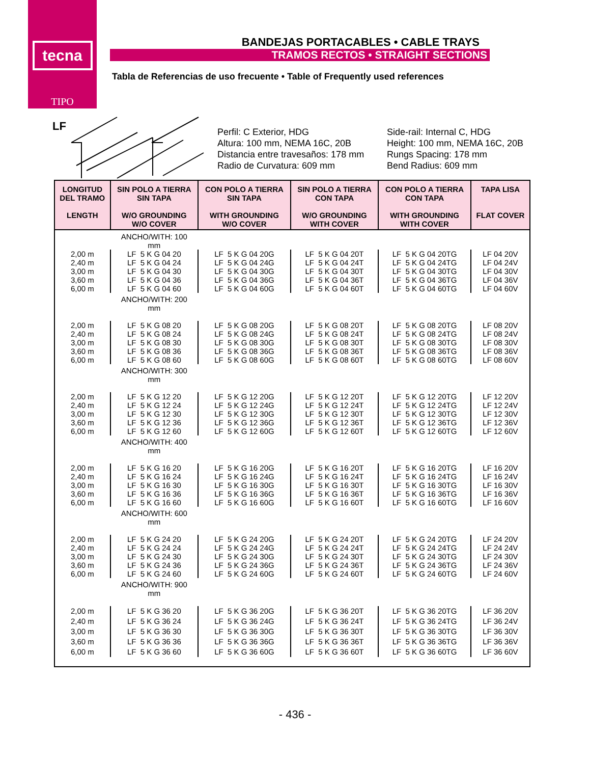tecna
TIPO
BANDEJAS PORTACABLES • CABLE TRAYS
TRAMOS RECTOS • STRAIGHT SECTIONS
Tabla de Referencias de uso frecuente • Table of Frequently used references
LF
Perfil: C Exterior, HDG
Altura: 100 mm, NEMA 16C, 20B
Distancia entre travesaños: 178 mm
Radio de Curvatura: 609 mm
Side-rail: Internal C, HDG
Height: 100 mm, NEMA 16C, 20B
Rungs Spacing: 178 mm
Bend Radius: 609 mm
| LONGITUD DEL TRAMO LENGTH | SIN POLO A TIERRA SIN TAPA W/O GROUNDING W/O COVER | CON POLO A TIERRA SIN TAPA WITH GROUNDING W/O COVER | SIN POLO A TIERRA CON TAPA W/O GROUNDING WITH COVER | CON POLO A TIERRA CON TAPA WITH GROUNDING WITH COVER | TAPA LISA FLAT COVER |
| --- | --- | --- | --- | --- | --- |
| | ANCHO/WITH: 100 mm | | | | |
| 2,00 m 2,40 m 3,00 m 3,60 m 6,00 m | LF 5 K G 04 20 LF 5 K G 04 24 LF 5 K G 04 30 LF 5 K G 04 36 LF 5 K G 04 60 | LF 5 K G 04 20G LF 5 K G 04 24G LF 5 K G 04 30G LF 5 K G 04 36G LF 5 K G 04 60G | LF 5 K G 04 20T LF 5 K G 04 24T LF 5 K G 04 30T LF 5 K G 04 36T LF 5 K G 04 60T | LF 5 K G 04 20TG LF 5 K G 04 24TG LF 5 K G 04 30TG LF 5 K G 04 36TG LF 5 K G 04 60TG | LF 04 20V LF 04 24V LF 04 30V LF 04 36V LF 04 60V |
| | ANCHO/WITH: 200 mm | | | | |
| 2,00 m 2,40 m 3,00 m 3,60 m 6,00 m | LF 5 K G 08 20 LF 5 K G 08 24 LF 5 K G 08 30 LF 5 K G 08 36 LF 5 K G 08 60 | LF 5 K G 08 20G LF 5 K G 08 24G LF 5 K G 08 30G LF 5 K G 08 36G LF 5 K G 08 60G | LF 5 K G 08 20T LF 5 K G 08 24T LF 5 K G 08 30T LF 5 K G 08 36T LF 5 K G 08 60T | LF 5 K G 08 20TG LF 5 K G 08 24TG LF 5 K G 08 30TG LF 5 K G 08 36TG LF 5 K G 08 60TG | LF 08 20V LF 08 24V LF 08 30V LF 08 36V LF 08 60V |
| | ANCHO/WITH: 300 mm | | | | |
| 2,00 m 2,40 m 3,00 m 3,60 m 6,00 m | LF 5 K G 12 20 LF 5 K G 12 24 LF 5 K G 12 30 LF 5 K G 12 36 LF 5 K G 12 60 | LF 5 K G 12 20G LF 5 K G 12 24G LF 5 K G 12 30G LF 5 K G 12 36G LF 5 K G 12 60G | LF 5 K G 12 20T LF 5 K G 12 24T LF 5 K G 12 30T LF 5 K G 12 36T LF 5 K G 12 60T | LF 5 K G 12 20TG LF 5 K G 12 24TG LF 5 K G 12 30TG LF 5 K G 12 36TG LF 5 K G 12 60TG | LF 12 20V LF 12 24V LF 12 30V LF 12 36V LF 12 60V |
| | ANCHO/WITH: 400 mm | | | | |
| 2,00 m 2,40 m 3,00 m 3,60 m 6,00 m | LF 5 K G 16 20 LF 5 K G 16 24 LF 5 K G 16 30 LF 5 K G 16 36 LF 5 K G 16 60 | LF 5 K G 16 20G LF 5 K G 16 24G LF 5 K G 16 30G LF 5 K G 16 36G LF 5 K G 16 60G | LF 5 K G 16 20T LF 5 K G 16 24T LF 5 K G 16 30T LF 5 K G 16 36T LF 5 K G 16 60T | LF 5 K G 16 20TG LF 5 K G 16 24TG LF 5 K G 16 30TG LF 5 K G 16 36TG LF 5 K G 16 60TG | LF 16 20V LF 16 24V LF 16 30V LF 16 36V LF 16 60V |
| | ANCHO/WITH: 600 mm | | | | |
| 2,00 m 2,40 m 3,00 m 3,60 m 6,00 m | LF 5 K G 24 20 LF 5 K G 24 24 LF 5 K G 24 30 LF 5 K G 24 36 LF 5 K G 24 60 | LF 5 K G 24 20G LF 5 K G 24 24G LF 5 K G 24 30G LF 5 K G 24 36G LF 5 K G 24 60G | LF 5 K G 24 20T LF 5 K G 24 24T LF 5 K G 24 30T LF 5 K G 24 36T LF 5 K G 24 60T | LF 5 K G 24 20TG LF 5 K G 24 24TG LF 5 K G 24 30TG LF 5 K G 24 36TG LF 5 K G 24 60TG | LF 24 20V LF 24 24V LF 24 30V LF 24 36V LF 24 60V |
| | ANCHO/WITH: 900 mm | | | | |
| 2,00 m 2,40 m 3,00 m 3,60 m 6,00 m | LF 5 K G 36 20 LF 5 K G 36 24 LF 5 K G 36 30 LF 5 K G 36 36 LF 5 K G 36 60 | LF 5 K G 36 20G LF 5 K G 36 24G LF 5 K G 36 30G LF 5 K G 36 36G LF 5 K G 36 60G | LF 5 K G 36 20T LF 5 K G 36 24T LF 5 K G 36 30T LF 5 K G 36 36T LF 5 K G 36 60T | LF 5 K G 36 20TG LF 5 K G 36 24TG LF 5 K G 36 30TG LF 5 K G 36 36TG LF 5 K G 36 60TG | LF 36 20V LF 36 24V LF 36 30V LF 36 36V LF 36 60V |
- 436 -